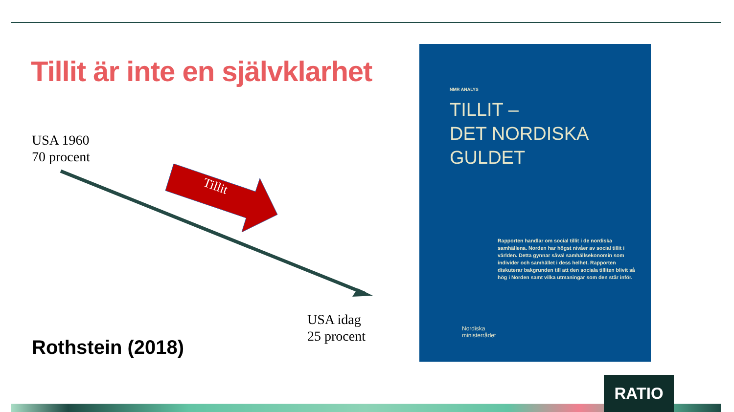Tillit är inte en självklarhet
USA 1960
70 procent
Tillit
USA idag
25 procent
Rothstein (2018)
NMR ANALYS
TILLIT –
DET NORDISKA
GULDET
Rapporten handlar om social tillit i de nordiska samhällena. Norden har högst nivåer av social tillit i världen. Detta gynnar såväl samhällsekonomin som individer och samhället i dess helhet. Rapporten diskuterar bakgrunden till att den sociala tilliten blivit så hög i Norden samt vilka utmaningar som den står inför.
Nordiska
ministerrådet
RATIO